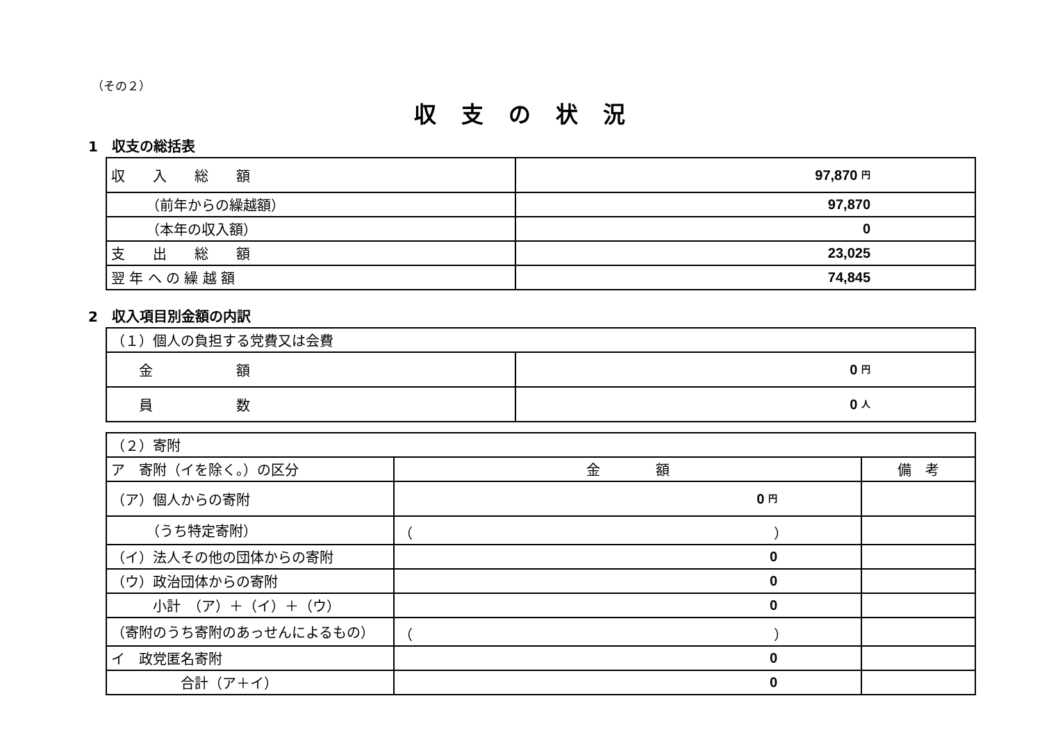（その２）
収支の状況
1　収支の総括表
| 収 入 総 額 | 97,870 円 |
| （前年からの繰越額） | 97,870 |
| （本年の収入額） | 0 |
| 支 出 総 額 | 23,025 |
| 翌 年 へ の 繰 越 額 | 74,845 |
2　収入項目別金額の内訳
| （１）個人の負担する党費又は会費 | |
| 金 額 | 0 円 |
| 員 数 | 0 人 |
| （２）寄附 | | |
| ア 寄附（イを除く。）の区分 | 金 額 | 備 考 |
| （ア）個人からの寄附 | 0 円 | |
| （うち特定寄附） | （ ） | |
| （イ）法人その他の団体からの寄附 | 0 | |
| （ウ）政治団体からの寄附 | 0 | |
| 小計 （ア）＋（イ）＋（ウ） | 0 | |
| （寄附のうち寄附のあっせんによるもの） | （ ） | |
| イ 政党匿名寄附 | 0 | |
| 合計（ア＋イ） | 0 | |